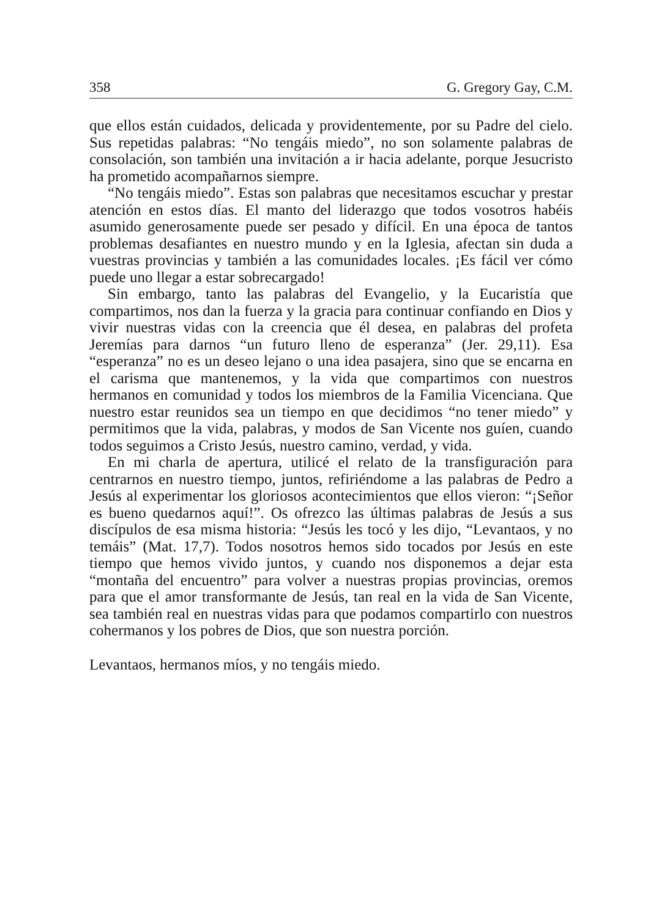358 G. Gregory Gay, C.M.
que ellos están cuidados, delicada y providentemente, por su Padre del cielo. Sus repetidas palabras: “No tengáis miedo”, no son solamente palabras de consolación, son también una invitación a ir hacia adelante, porque Jesucristo ha prometido acompañarnos siempre.
“No tengáis miedo”. Estas son palabras que necesitamos escuchar y prestar atención en estos días. El manto del liderazgo que todos vosotros habéis asumido generosamente puede ser pesado y difícil. En una época de tantos problemas desafiantes en nuestro mundo y en la Iglesia, afectan sin duda a vuestras provincias y también a las comunidades locales. ¡Es fácil ver cómo puede uno llegar a estar sobrecargado!
Sin embargo, tanto las palabras del Evangelio, y la Eucaristía que compartimos, nos dan la fuerza y la gracia para continuar confiando en Dios y vivir nuestras vidas con la creencia que él desea, en palabras del profeta Jeremías para darnos “un futuro lleno de esperanza” (Jer. 29,11). Esa “esperanza” no es un deseo lejano o una idea pasajera, sino que se encarna en el carisma que mantenemos, y la vida que compartimos con nuestros hermanos en comunidad y todos los miembros de la Familia Vicenciana. Que nuestro estar reunidos sea un tiempo en que decidimos “no tener miedo” y permitimos que la vida, palabras, y modos de San Vicente nos guíen, cuando todos seguimos a Cristo Jesús, nuestro camino, verdad, y vida.
En mi charla de apertura, utilicé el relato de la transfiguración para centrarnos en nuestro tiempo, juntos, refiriéndome a las palabras de Pedro a Jesús al experimentar los gloriosos acontecimientos que ellos vieron: “¡Señor es bueno quedarnos aquí!”. Os ofrezco las últimas palabras de Jesús a sus discípulos de esa misma historia: “Jesús les tocó y les dijo, “Levantaos, y no temáis” (Mat. 17,7). Todos nosotros hemos sido tocados por Jesús en este tiempo que hemos vivido juntos, y cuando nos disponemos a dejar esta “montaña del encuentro” para volver a nuestras propias provincias, oremos para que el amor transformante de Jesús, tan real en la vida de San Vicente, sea también real en nuestras vidas para que podamos compartirlo con nuestros cohermanos y los pobres de Dios, que son nuestra porción.
Levantaos, hermanos míos, y no tengáis miedo.